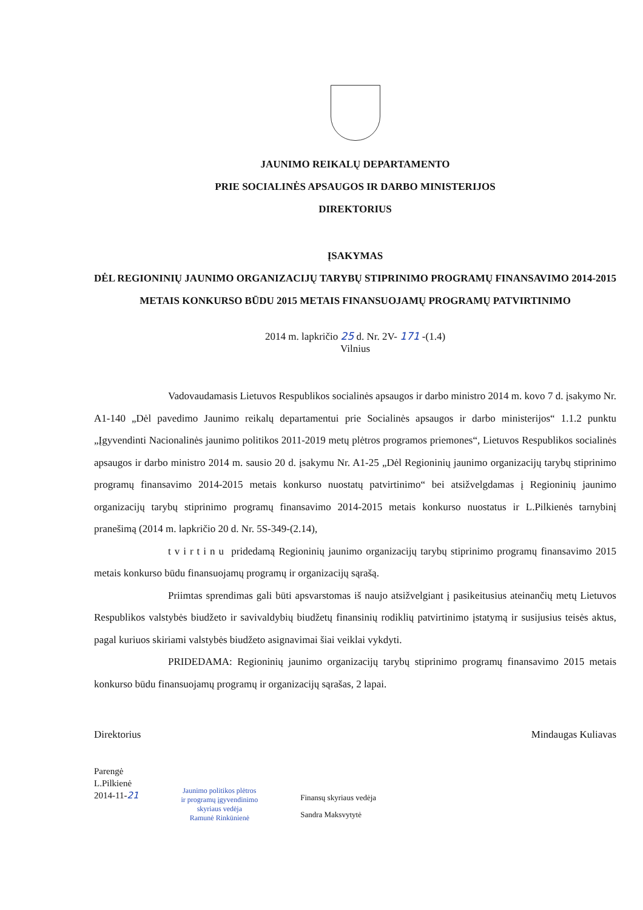JAUNIMO REIKALŲ DEPARTAMENTO
PRIE SOCIALINĖS APSAUGOS IR DARBO MINISTERIJOS
DIREKTORIUS
ĮSAKYMAS
DĖL REGIONINIŲ JAUNIMO ORGANIZACIJŲ TARYBŲ STIPRINIMO PROGRAMŲ FINANSAVIMO 2014-2015 METAIS KONKURSO BŪDU 2015 METAIS FINANSUOJAMŲ PROGRAMŲ PATVIRTINIMO
2014 m. lapkričio 25 d. Nr. 2V- 171 -(1.4)
Vilnius
Vadovaudamasis Lietuvos Respublikos socialinės apsaugos ir darbo ministro 2014 m. kovo 7 d. įsakymo Nr. A1-140 „Dėl pavedimo Jaunimo reikalų departamentui prie Socialinės apsaugos ir darbo ministerijos“ 1.1.2 punktu „Įgyvendinti Nacionalinės jaunimo politikos 2011-2019 metų plėtros programos priemones“, Lietuvos Respublikos socialinės apsaugos ir darbo ministro 2014 m. sausio 20 d. įsakymu Nr. A1-25 „Dėl Regioninių jaunimo organizacijų tarybų stiprinimo programų finansavimo 2014-2015 metais konkurso nuostatų patvirtinimo“ bei atsižvelgdamas į Regioninių jaunimo organizacijų tarybų stiprinimo programų finansavimo 2014-2015 metais konkurso nuostatus ir L.Pilkienės tarnybinį pranešimą (2014 m. lapkričio 20 d. Nr. 5S-349-(2.14),
tvirtinu pridedamą Regioninių jaunimo organizacijų tarybų stiprinimo programų finansavimo 2015 metais konkurso būdu finansuojamų programų ir organizacijų sąrašą.
Priimtas sprendimas gali būti apsvarstomas iš naujo atsižvelgiant į pasikeitusius ateinančių metų Lietuvos Respublikos valstybės biudžeto ir savivaldybių biudžetų finansinių rodiklių patvirtinimo įstatymą ir susijusius teisės aktus, pagal kuriuos skiriami valstybės biudžeto asignavimai šiai veiklai vykdyti.
PRIDEDAMA: Regioninių jaunimo organizacijų tarybų stiprinimo programų finansavimo 2015 metais konkurso būdu finansuojamų programų ir organizacijų sąrašas, 2 lapai.
Direktorius Mindaugas Kuliavas
Parengė
L.Pilkienė
2014-11-21
Jaunimo politikos plėtros
ir programų įgyvendinimo
skyriaus vedėja
Ramunė Rinkūnienė
Finansų skyriaus vedėja
Sandra Maksvytytė